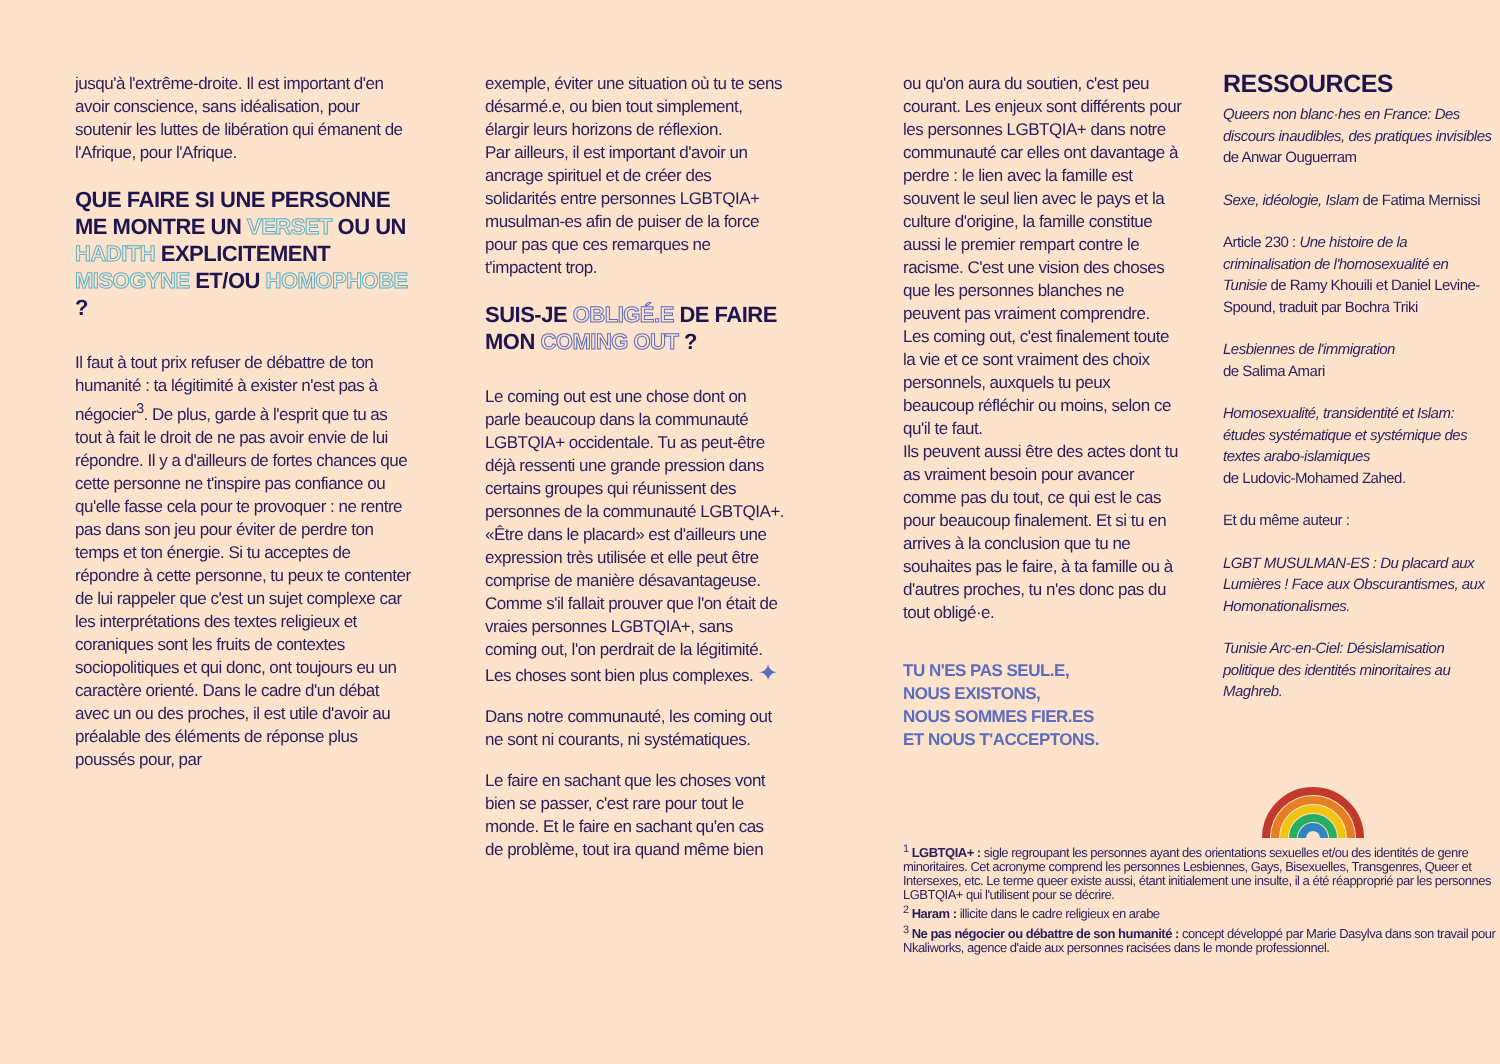jusqu'à l'extrême-droite. Il est important d'en avoir conscience, sans idéalisation, pour soutenir les luttes de libération qui émanent de l'Afrique, pour l'Afrique.
QUE FAIRE SI UNE PERSONNE ME MONTRE UN VERSET OU UN HADITH EXPLICITEMENT MISOGYNE ET/OU HOMOPHOBE ?
Il faut à tout prix refuser de débattre de ton humanité : ta légitimité à exister n'est pas à négocier<sup>3</sup>. De plus, garde à l'esprit que tu as tout à fait le droit de ne pas avoir envie de lui répondre. Il y a d'ailleurs de fortes chances que cette personne ne t'inspire pas confiance ou qu'elle fasse cela pour te provoquer : ne rentre pas dans son jeu pour éviter de perdre ton temps et ton énergie. Si tu acceptes de répondre à cette personne, tu peux te contenter de lui rappeler que c'est un sujet complexe car les interprétations des textes religieux et coraniques sont les fruits de contextes sociopolitiques et qui donc, ont toujours eu un caractère orienté. Dans le cadre d'un débat avec un ou des proches, il est utile d'avoir au préalable des éléments de réponse plus poussés pour, par
exemple, éviter une situation où tu te sens désarmé.e, ou bien tout simplement, élargir leurs horizons de réflexion.
Par ailleurs, il est important d'avoir un ancrage spirituel et de créer des solidarités entre personnes LGBTQIA+ musulman-es afin de puiser de la force pour pas que ces remarques ne t'impactent trop.
SUIS-JE OBLIGÉ.E DE FAIRE MON COMING OUT ?
Le coming out est une chose dont on parle beaucoup dans la communauté LGBTQIA+ occidentale. Tu as peut-être déjà ressenti une grande pression dans certains groupes qui réunissent des personnes de la communauté LGBTQIA+. «Être dans le placard» est d'ailleurs une expression très utilisée et elle peut être comprise de manière désavantageuse. Comme s'il fallait prouver que l'on était de vraies personnes LGBTQIA+, sans coming out, l'on perdrait de la légitimité. Les choses sont bien plus complexes. ✦
Dans notre communauté, les coming out ne sont ni courants, ni systématiques.
Le faire en sachant que les choses vont bien se passer, c'est rare pour tout le monde. Et le faire en sachant qu'en cas de problème, tout ira quand même bien
ou qu'on aura du soutien, c'est peu courant. Les enjeux sont différents pour les personnes LGBTQIA+ dans notre communauté car elles ont davantage à perdre : le lien avec la famille est souvent le seul lien avec le pays et la culture d'origine, la famille constitue aussi le premier rempart contre le racisme. C'est une vision des choses que les personnes blanches ne peuvent pas vraiment comprendre.
Les coming out, c'est finalement toute la vie et ce sont vraiment des choix personnels, auxquels tu peux beaucoup réfléchir ou moins, selon ce qu'il te faut.
Ils peuvent aussi être des actes dont tu as vraiment besoin pour avancer comme pas du tout, ce qui est le cas pour beaucoup finalement. Et si tu en arrives à la conclusion que tu ne souhaites pas le faire, à ta famille ou à d'autres proches, tu n'es donc pas du tout obligé·e.
TU N'ES PAS SEUL.E,
NOUS EXISTONS,
NOUS SOMMES FIER.ES
ET NOUS T'ACCEPTONS.
<sup>1</sup> LGBTQIA+ : sigle regroupant les personnes ayant des orientations sexuelles et/ou des identités de genre minoritaires. Cet acronyme comprend les personnes Lesbiennes, Gays, Bisexuelles, Transgenres, Queer et Intersexes, etc. Le terme queer existe aussi, étant initialement une insulte, il a été réapproprié par les personnes LGBTQIA+ qui l'utilisent pour se décrire.
<sup>2</sup> Haram : illicite dans le cadre religieux en arabe
<sup>3</sup> Ne pas négocier ou débattre de son humanité : concept développé par Marie Dasylva dans son travail pour Nkaliworks, agence d'aide aux personnes racisées dans le monde professionnel.
RESSOURCES
Queers non blanc·hes en France: Des discours inaudibles, des pratiques invisibles de Anwar Ouguerram
Sexe, idéologie, Islam de Fatima Mernissi
Article 230 : Une histoire de la criminalisation de l'homosexualité en Tunisie de Ramy Khouili et Daniel Levine-Spound, traduit par Bochra Triki
Lesbiennes de l'immigration
de Salima Amari
Homosexualité, transidentité et Islam: études systématique et systémique des textes arabo-islamiques
de Ludovic-Mohamed Zahed.
Et du même auteur :
LGBT MUSULMAN-ES : Du placard aux Lumières ! Face aux Obscurantismes, aux Homonationalismes.
Tunisie Arc-en-Ciel: Désislamisation politique des identités minoritaires au Maghreb.